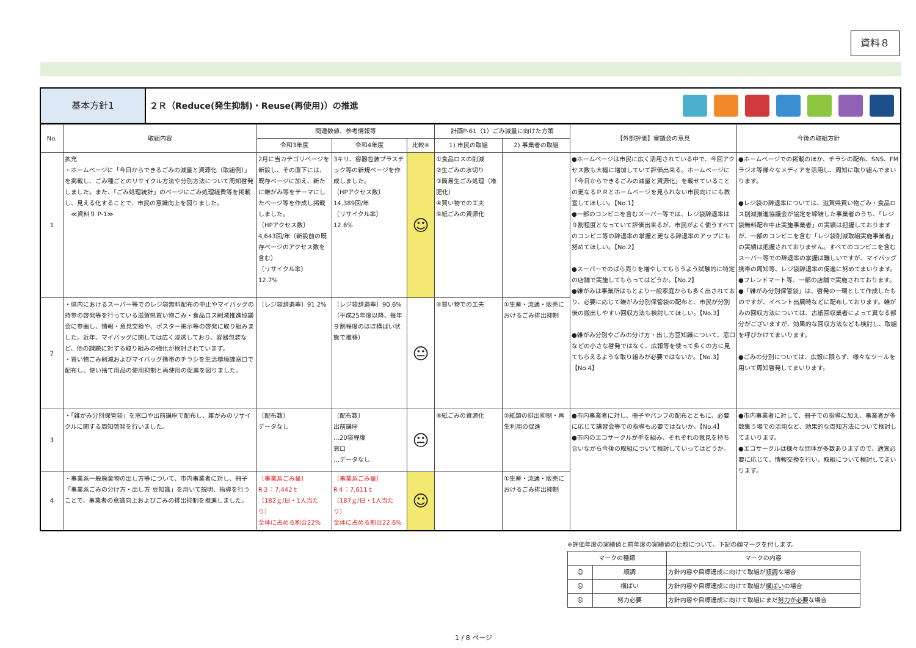資料８
基本方針1 ２Ｒ（Reduce(発生抑制)・Reuse(再使用)）の推進
| No. | 取組内容 | 関連数値、参考情報等 | | | 計画P-61（1）ごみ減量に向けた方策 | | 【外部評価】審議会の意見 | 今後の取組方針 |
| --- | --- | --- | --- | --- | --- | --- | --- | --- |
| | | 令和3年度 | 令和4年度 | 比較※ | 1) 市民の取組 | 2) 事業者の取組 | | |
| 1 | 拡充 ・ホームページに「今日からできるごみの減量と資源化（取組例）」を掲載し、ごみ種ごとのリサイクル方法や分別方法について周知啓発しました。また、「ごみ処理統計」のページにごみ処理経費等を掲載し、見える化することで、市民の意識向上を図りました。 ≪資料９ P-1≫ | 2月に当カテゴリページを新設し、その直下には、既存ページに加え、新たに雑がみ等をテーマにしたページ等を作成し掲載しました。 〔HPアクセス数〕 4,643回/年（新設前の既存ページのアクセス数を含む） 〔リサイクル率〕 12.7% | 3キリ、容器包装プラスチック等の新規ページを作成しました。 〔HPアクセス数〕 14,389回/年 〔リサイクル率〕 12.6% | ☺ | ①食品ロスの削減 ②生ごみの水切り ③簡易生ごみ処理（堆肥化） ④買い物での工夫 ⑥紙ごみの資源化 | | ●ホームページは市民に広く活用されている中で、今回アクセス数も大幅に増加していて評価出来る。ホームページに「今日からできるごみの減量と資源化」を載せていることの更なるＰＲとホームページを見られない市民向けにも教宣してほしい。【No.1】 ●一部のコンビニを含むスーパー等では、レジ袋辞退率は９割程度となっていて評価出来るが、市民がよく使うすべてのコンビニ等の辞退率の掌握と更なる辞退率のアップにも努めてほしい。【No.2】 ●スーパーでのばら売りを増やしてもらうよう試験的に特定の店舗で実施してもらってはどうか。【No.2】 ●雑がみは事業所はもとより一般家庭からも多く出されており、必要に応じて雑がみ分別保管袋の配布と、市民が分別後の搬出しやすい回収方法も検討してほしい。【No.3】 ●雑がみ分別やごみの分け方・出し方豆知識について、窓口などの小さな啓発ではなく、広報等を使って多くの方に見てもらえるような取り組みが必要ではないか。【No.3】【No.4】 | ●ホームページでの掲載のほか、チラシの配布、SNS、FMラジオ等様々なメディアを活用し、周知に取り組んでまいります。 ●レジ袋の辞退率については、滋賀県買い物ごみ・食品ロス削減推進協議会が協定を締結した事業者のうち、「レジ袋無料配布中止実施事業者」の実績は把握しておりますが、一部のコンビニを含む「レジ袋削減取組実施事業者」の実績は把握されておりません。すべてのコンビニを含むスーパー等での辞退率の掌握は難しいですが、マイバッグ携帯の周知等、レジ袋辞退率の促進に努めてまいります。 ●フレンドマート等、一部の店舗で実施されております。 ●「雑がみ分別保管袋」は、啓発の一環として作成したものですが、イベント出展時などに配布しております。雑がみの回収方法については、古紙回収業者によって異なる部分がございますが、効果的な回収方法なども検討し、取組を呼びかけてまいります。 ●ごみの分別については、広報に限らず、様々なツールを用いて周知啓発してまいります。 |
| 2 | ・県内におけるスーパー等でのレジ袋無料配布の中止やマイバッグの持参の啓発等を行っている滋賀県買い物ごみ・食品ロス削減推進協議会に参画し、情報・意見交換や、ポスター掲示等の啓発に取り組みました。近年、マイバッグに関しては広く浸透しており、容器包装など、他の課題に対する取り組みの強化が検討されています。 ・買い物ごみ削減およびマイバッグ携帯のチラシを生活環境課窓口で配布し、使い捨て用品の使用抑制と再使用の促進を図りました。 | 〔レジ袋辞退率〕91.2% | 〔レジ袋辞退率〕90.6%（平成25年度以降、毎年９割程度のほぼ横ばい状態で推移） | 😐 | ④買い物での工夫 | ①生産・流通・販売におけるごみ排出抑制 | | |
| 3 | ・「雑がみ分別保管袋」を窓口や出前講座で配布し、雑がみのリサイクルに関する周知啓発を行いました。 | 〔配布数〕 データなし | 〔配布数〕 出前講座 …20袋程度 窓口 …データなし | 😐 | ⑥紙ごみの資源化 | ②紙類の排出抑制・再生利用の促進 | ●市内事業者に対し、冊子やパンフの配布とともに、必要に応じて講習会等での指導も必要ではないか。【No.4】 ●市内のエコサークルが手を組み、それぞれの意見を持ち合いながら今後の取組について検討していってはどうか。 | ●市内事業者に対して、冊子での指導に加え、事業者が多数集う場での活用など、効果的な周知方法について検討してまいります。 ●エコサークルは様々な団体が多数ありますので、適宜必要に応じて、情報交換を行い、取組について検討してまいります。 |
| 4 | ・事業系一般廃棄物の出し方等について、市内事業者に対し、冊子「事業系ごみの分け方・出し方 豆知識」を用いて説明、指導を行うことで、事業者の意識向上およびごみの排出抑制を推進しました。 | 〔事業系ごみ量〕 R３：7,442ｔ （182ｇ/日・1人当たり） 全体に占める割合22% | 〔事業系ごみ量〕 R４：7,611ｔ （187ｇ/日・1人当たり） 全体に占める割合22.6% | ☺ | | ①生産・流通・販売におけるごみ排出抑制 | | |
※評価年度の実績値と前年度の実績値の比較について、下記の顔マークを付します。
| マークの種類 | | マークの内容 |
| --- | --- | --- |
| ☺ | 順調 | 方針内容や目標達成に向けて取組が 順調 な場合 |
| 😐 | 横ばい | 方針内容や目標達成に向けて取組が 横ばい の場合 |
| ☹ | 努力必要 | 方針内容や目標達成に向けて取組にまだ 努力が必要 な場合 |
1 / 8 ページ